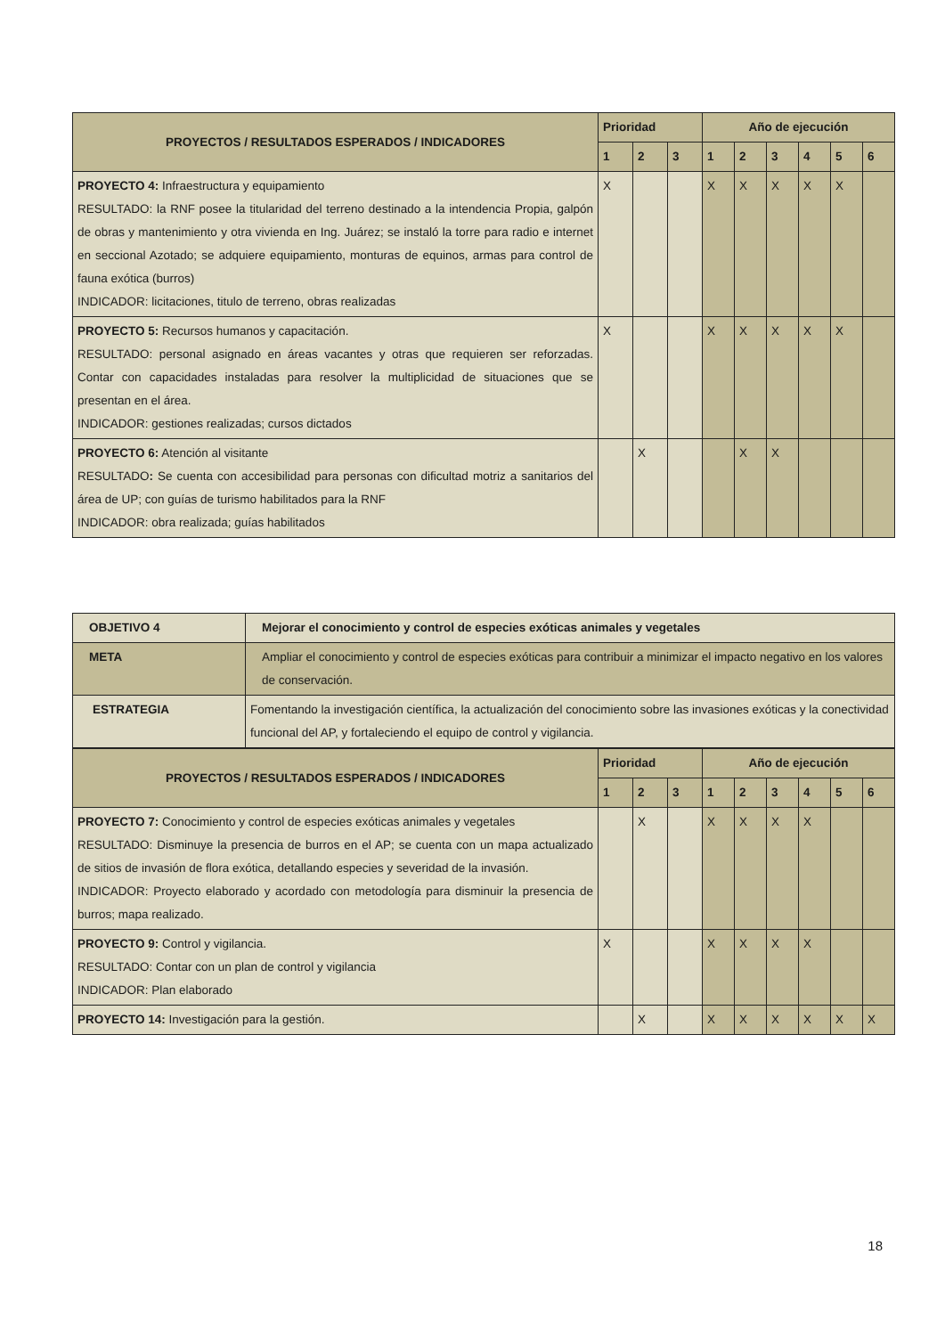| PROYECTOS / RESULTADOS ESPERADOS / INDICADORES | Prioridad | | | Año de ejecución | | | | | |
| --- | --- | --- | --- | --- | --- | --- | --- | --- | --- |
| | 1 | 2 | 3 | 1 | 2 | 3 | 4 | 5 | 6 |
| PROYECTO 4: Infraestructura y equipamiento RESULTADO: la RNF posee la titularidad del terreno destinado a la intendencia Propia, galpón de obras y mantenimiento y otra vivienda en Ing. Juárez; se instaló la torre para radio e internet en seccional Azotado; se adquiere equipamiento, monturas de equinos, armas para control de fauna exótica (burros) INDICADOR: licitaciones, titulo de terreno, obras realizadas | X | | | X | X | X | X | X | |
| PROYECTO 5: Recursos humanos y capacitación. RESULTADO: personal asignado en áreas vacantes y otras que requieren ser reforzadas. Contar con capacidades instaladas para resolver la multiplicidad de situaciones que se presentan en el área. INDICADOR: gestiones realizadas; cursos dictados | X | | | X | X | X | X | X | |
| PROYECTO 6: Atención al visitante RESULTADO : Se cuenta con accesibilidad para personas con dificultad motriz a sanitarios del área de UP; con guías de turismo habilitados para la RNF INDICADOR: obra realizada; guías habilitados | | X | | | X | X | | | |
| OBJETIVO 4 | Mejorar el conocimiento y control de especies exóticas animales y vegetales |
| META | Ampliar el conocimiento y control de especies exóticas para contribuir a minimizar el impacto negativo en los valores de conservación. |
| ESTRATEGIA | Fomentando la investigación científica, la actualización del conocimiento sobre las invasiones exóticas y la conectividad funcional del AP, y fortaleciendo el equipo de control y vigilancia. |
| PROYECTOS / RESULTADOS ESPERADOS / INDICADORES | Prioridad | | | Año de ejecución | | | | | |
| --- | --- | --- | --- | --- | --- | --- | --- | --- | --- |
| | 1 | 2 | 3 | 1 | 2 | 3 | 4 | 5 | 6 |
| PROYECTO 7: Conocimiento y control de especies exóticas animales y vegetales RESULTADO: Disminuye la presencia de burros en el AP; se cuenta con un mapa actualizado de sitios de invasión de flora exótica, detallando especies y severidad de la invasión. INDICADOR: Proyecto elaborado y acordado con metodología para disminuir la presencia de burros; mapa realizado. | | X | | X | X | X | X | | |
| PROYECTO 9: Control y vigilancia. RESULTADO: Contar con un plan de control y vigilancia INDICADOR: Plan elaborado | X | | | X | X | X | X | | |
| PROYECTO 14: Investigación para la gestión. | | X | | X | X | X | X | X | X |
18